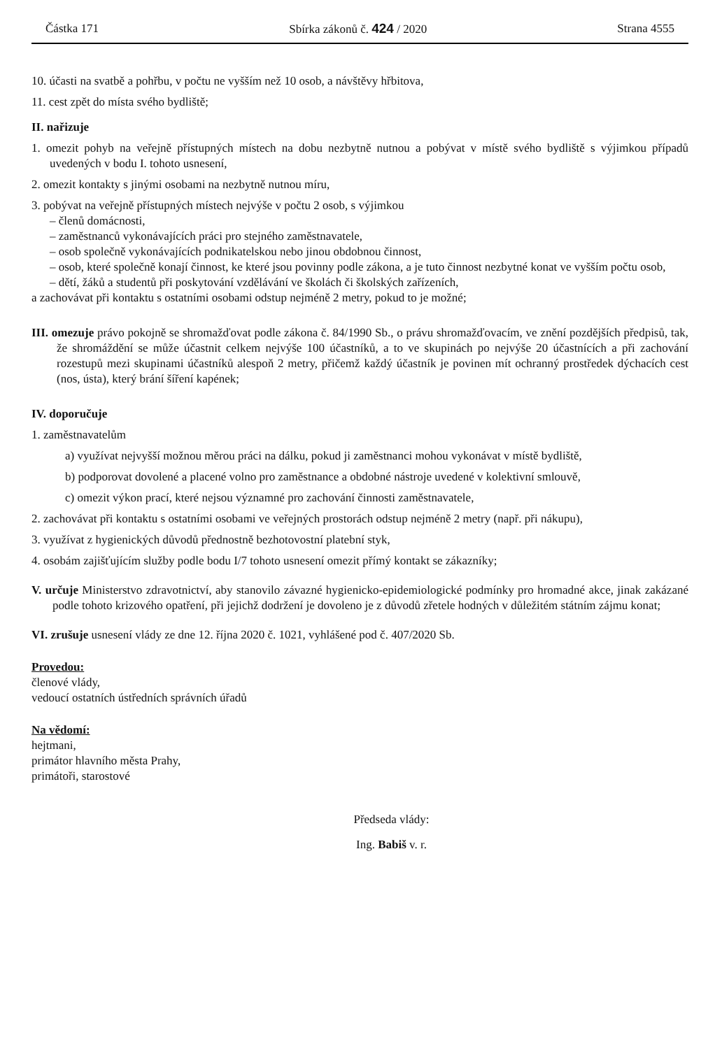Částka 171 Sbírka zákonů č. 424 / 2020 Strana 4555
10. účasti na svatbě a pohřbu, v počtu ne vyšším než 10 osob, a návštěvy hřbitova,
11. cest zpět do místa svého bydliště;
II. nařizuje
1. omezit pohyb na veřejně přístupných místech na dobu nezbytně nutnou a pobývat v místě svého bydliště s výjimkou případů uvedených v bodu I. tohoto usnesení,
2. omezit kontakty s jinými osobami na nezbytně nutnou míru,
3. pobývat na veřejně přístupných místech nejvýše v počtu 2 osob, s výjimkou
– členů domácnosti,
– zaměstnanců vykonávajících práci pro stejného zaměstnavatele,
– osob společně vykonávajících podnikatelskou nebo jinou obdobnou činnost,
– osob, které společně konají činnost, ke které jsou povinny podle zákona, a je tuto činnost nezbytné konat ve vyšším počtu osob,
– dětí, žáků a studentů při poskytování vzdělávání ve školách či školských zařízeních,
a zachovávat při kontaktu s ostatními osobami odstup nejméně 2 metry, pokud to je možné;
III. omezuje právo pokojně se shromažďovat podle zákona č. 84/1990 Sb., o právu shromažďovacím, ve znění pozdějších předpisů, tak, že shromáždění se může účastnit celkem nejvýše 100 účastníků, a to ve skupinách po nejvýše 20 účastnících a při zachování rozestupů mezi skupinami účastníků alespoň 2 metry, přičemž každý účastník je povinen mít ochranný prostředek dýchacích cest (nos, ústa), který brání šíření kapének;
IV. doporučuje
1. zaměstnavatelům
a) využívat nejvyšší možnou měrou práci na dálku, pokud ji zaměstnanci mohou vykonávat v místě bydliště,
b) podporovat dovolené a placené volno pro zaměstnance a obdobné nástroje uvedené v kolektivní smlouvě,
c) omezit výkon prací, které nejsou významné pro zachování činnosti zaměstnavatele,
2. zachovávat při kontaktu s ostatními osobami ve veřejných prostorách odstup nejméně 2 metry (např. při nákupu),
3. využívat z hygienických důvodů přednostně bezhotovostní platební styk,
4. osobám zajišťujícím služby podle bodu I/7 tohoto usnesení omezit přímý kontakt se zákazníky;
V. určuje Ministerstvo zdravotnictví, aby stanovilo závazné hygienicko-epidemiologické podmínky pro hromadné akce, jinak zakázané podle tohoto krizového opatření, při jejichž dodržení je dovoleno je z důvodů zřetele hodných v důležitém státním zájmu konat;
VI. zrušuje usnesení vlády ze dne 12. října 2020 č. 1021, vyhlášené pod č. 407/2020 Sb.
Provedou:
členové vlády,
vedoucí ostatních ústředních správních úřadů
Na vědomí:
hejtmani,
primátor hlavního města Prahy,
primátoři, starostové
Předseda vlády:
Ing. Babiš v. r.